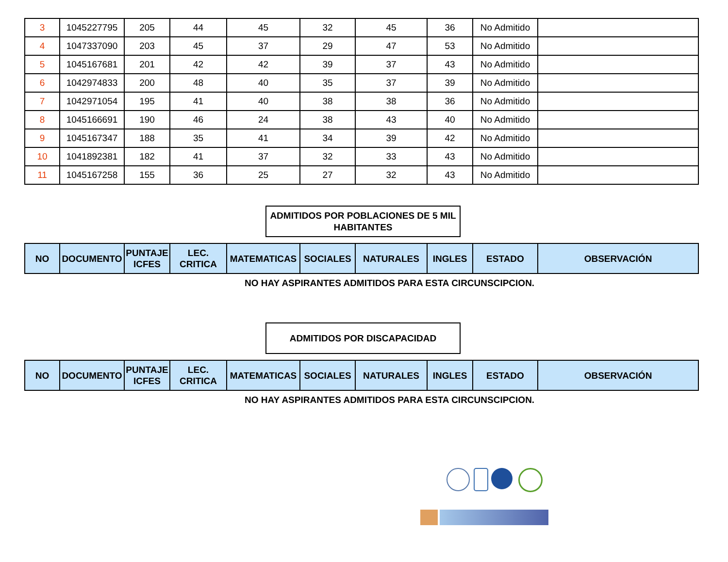| 3 | 1045227795 | 205 | 44 | 45 | 32 | 45 | 36 | No Admitido | |
| 4 | 1047337090 | 203 | 45 | 37 | 29 | 47 | 53 | No Admitido | |
| 5 | 1045167681 | 201 | 42 | 42 | 39 | 37 | 43 | No Admitido | |
| 6 | 1042974833 | 200 | 48 | 40 | 35 | 37 | 39 | No Admitido | |
| 7 | 1042971054 | 195 | 41 | 40 | 38 | 38 | 36 | No Admitido | |
| 8 | 1045166691 | 190 | 46 | 24 | 38 | 43 | 40 | No Admitido | |
| 9 | 1045167347 | 188 | 35 | 41 | 34 | 39 | 42 | No Admitido | |
| 10 | 1041892381 | 182 | 41 | 37 | 32 | 33 | 43 | No Admitido | |
| 11 | 1045167258 | 155 | 36 | 25 | 27 | 32 | 43 | No Admitido | |
ADMITIDOS POR POBLACIONES DE 5 MIL
HABITANTES
| NO | DOCUMENTO | PUNTAJE ICFES | LEC. CRITICA | MATEMATICAS | SOCIALES | NATURALES | INGLES | ESTADO | OBSERVACIÓN |
| --- | --- | --- | --- | --- | --- | --- | --- | --- | --- |
NO HAY ASPIRANTES ADMITIDOS PARA ESTA CIRCUNSCIPCION.
ADMITIDOS POR DISCAPACIDAD
| NO | DOCUMENTO | PUNTAJE ICFES | LEC. CRITICA | MATEMATICAS | SOCIALES | NATURALES | INGLES | ESTADO | OBSERVACIÓN |
| --- | --- | --- | --- | --- | --- | --- | --- | --- | --- |
NO HAY ASPIRANTES ADMITIDOS PARA ESTA CIRCUNSCIPCION.